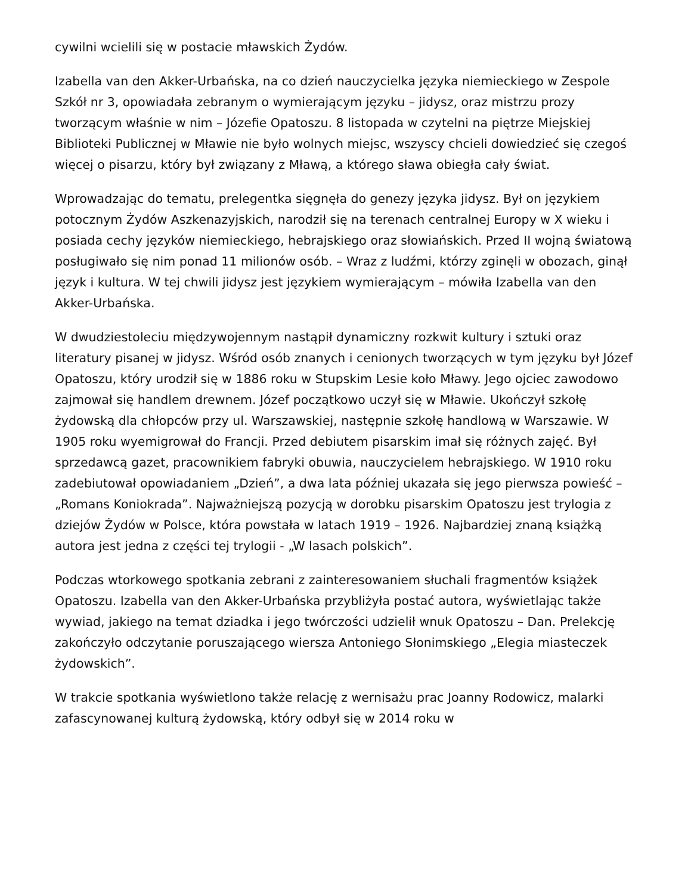cywilni wcielili się w postacie mławskich Żydów.
Izabella van den Akker-Urbańska, na co dzień nauczycielka języka niemieckiego w Zespole Szkół nr 3, opowiadała zebranym o wymierającym języku – jidysz, oraz mistrzu prozy tworzącym właśnie w nim – Józefie Opatoszu. 8 listopada w czytelni na piętrze Miejskiej Biblioteki Publicznej w Mławie nie było wolnych miejsc, wszyscy chcieli dowiedzieć się czegoś więcej o pisarzu, który był związany z Mławą, a którego sława obiegła cały świat.
Wprowadzając do tematu, prelegentka sięgnęła do genezy języka jidysz. Był on językiem potocznym Żydów Aszkenazyjskich, narodził się na terenach centralnej Europy w X wieku i posiada cechy języków niemieckiego, hebrajskiego oraz słowiańskich. Przed II wojną światową posługiwało się nim ponad 11 milionów osób. – Wraz z ludźmi, którzy zginęli w obozach, ginął język i kultura. W tej chwili jidysz jest językiem wymierającym – mówiła Izabella van den Akker-Urbańska.
W dwudziestoleciu międzywojennym nastąpił dynamiczny rozkwit kultury i sztuki oraz literatury pisanej w jidysz. Wśród osób znanych i cenionych tworzących w tym języku był Józef Opatoszu, który urodził się w 1886 roku w Stupskim Lesie koło Mławy. Jego ojciec zawodowo zajmował się handlem drewnem. Józef początkowo uczył się w Mławie. Ukończył szkołę żydowską dla chłopców przy ul. Warszawskiej, następnie szkołę handlową w Warszawie. W 1905 roku wyemigrował do Francji. Przed debiutem pisarskim imał się różnych zajęć. Był sprzedawcą gazet, pracownikiem fabryki obuwia, nauczycielem hebrajskiego. W 1910 roku zadebiutował opowiadaniem „Dzień”, a dwa lata później ukazała się jego pierwsza powieść – „Romans Koniokrada”. Najważniejszą pozycją w dorobku pisarskim Opatoszu jest trylogia z dziejów Żydów w Polsce, która powstała w latach 1919 – 1926. Najbardziej znaną książką autora jest jedna z części tej trylogii - „W lasach polskich”.
Podczas wtorkowego spotkania zebrani z zainteresowaniem słuchali fragmentów książek Opatoszu. Izabella van den Akker-Urbańska przybliżyła postać autora, wyświetlając także wywiad, jakiego na temat dziadka i jego twórczości udzielił wnuk Opatoszu – Dan. Prelekcję zakończyło odczytanie poruszającego wiersza Antoniego Słonimskiego „Elegia miasteczek żydowskich”.
W trakcie spotkania wyświetlono także relację z wernisażu prac Joanny Rodowicz, malarki zafascynowanej kulturą żydowską, który odbył się w 2014 roku w